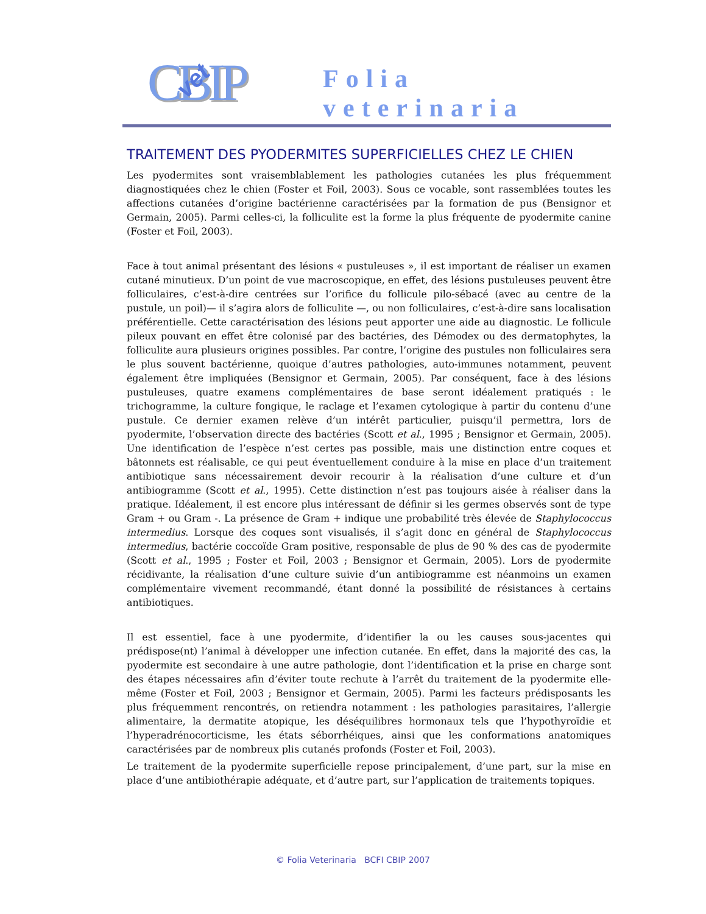CBIP vet Folia veterinaria
TRAITEMENT DES PYODERMITES SUPERFICIELLES CHEZ LE CHIEN
Les pyodermites sont vraisemblablement les pathologies cutanées les plus fréquemment diagnostiquées chez le chien (Foster et Foil, 2003). Sous ce vocable, sont rassemblées toutes les affections cutanées d’origine bactérienne caractérisées par la formation de pus (Bensignor et Germain, 2005). Parmi celles-ci, la folliculite est la forme la plus fréquente de pyodermite canine (Foster et Foil, 2003).
Face à tout animal présentant des lésions « pustuleuses », il est important de réaliser un examen cutané minutieux. D’un point de vue macroscopique, en effet, des lésions pustuleuses peuvent être folliculaires, c’est-à-dire centrées sur l’orifice du follicule pilo-sébacé (avec au centre de la pustule, un poil)— il s’agira alors de folliculite —, ou non folliculaires, c’est-à-dire sans localisation préférentielle. Cette caractérisation des lésions peut apporter une aide au diagnostic. Le follicule pileux pouvant en effet être colonisé par des bactéries, des Démodex ou des dermatophytes, la folliculite aura plusieurs origines possibles. Par contre, l’origine des pustules non folliculaires sera le plus souvent bactérienne, quoique d’autres pathologies, auto-immunes notamment, peuvent également être impliquées (Bensignor et Germain, 2005). Par conséquent, face à des lésions pustuleuses, quatre examens complémentaires de base seront idéalement pratiqués : le trichogramme, la culture fongique, le raclage et l’examen cytologique à partir du contenu d’une pustule. Ce dernier examen relève d’un intérêt particulier, puisqu’il permettra, lors de pyodermite, l’observation directe des bactéries (Scott et al., 1995 ; Bensignor et Germain, 2005). Une identification de l’espèce n’est certes pas possible, mais une distinction entre coques et bâtonnets est réalisable, ce qui peut éventuellement conduire à la mise en place d’un traitement antibiotique sans nécessairement devoir recourir à la réalisation d’une culture et d’un antibiogramme (Scott et al., 1995). Cette distinction n’est pas toujours aisée à réaliser dans la pratique. Idéalement, il est encore plus intéressant de définir si les germes observés sont de type Gram + ou Gram -. La présence de Gram + indique une probabilité très élevée de Staphylococcus intermedius. Lorsque des coques sont visualisés, il s’agit donc en général de Staphylococcus intermedius, bactérie coccoïde Gram positive, responsable de plus de 90 % des cas de pyodermite (Scott et al., 1995 ; Foster et Foil, 2003 ; Bensignor et Germain, 2005). Lors de pyodermite récidivante, la réalisation d’une culture suivie d’un antibiogramme est néanmoins un examen complémentaire vivement recommandé, étant donné la possibilité de résistances à certains antibiotiques.
Il est essentiel, face à une pyodermite, d’identifier la ou les causes sous-jacentes qui prédispose(nt) l’animal à développer une infection cutanée. En effet, dans la majorité des cas, la pyodermite est secondaire à une autre pathologie, dont l’identification et la prise en charge sont des étapes nécessaires afin d’éviter toute rechute à l’arrêt du traitement de la pyodermite elle-même (Foster et Foil, 2003 ; Bensignor et Germain, 2005). Parmi les facteurs prédisposants les plus fréquemment rencontrés, on retiendra notamment : les pathologies parasitaires, l’allergie alimentaire, la dermatite atopique, les déséquilibres hormonaux tels que l’hypothyroïdie et l’hyperadrénocorticisme, les états séborrhéiques, ainsi que les conformations anatomiques caractérisées par de nombreux plis cutanés profonds (Foster et Foil, 2003).
Le traitement de la pyodermite superficielle repose principalement, d’une part, sur la mise en place d’une antibiothérapie adéquate, et d’autre part, sur l’application de traitements topiques.
© Folia Veterinaria BCFI CBIP 2007